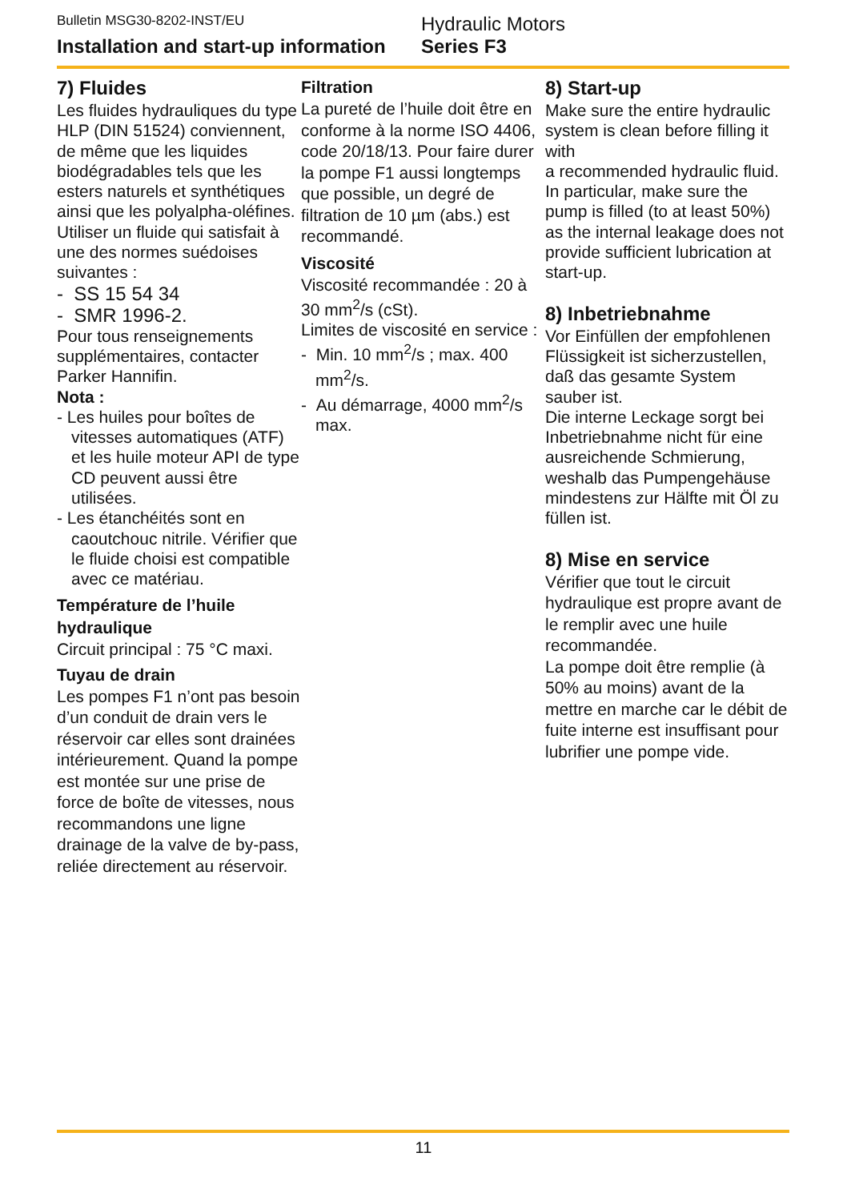Bulletin MSG30-8202-INST/EU
Installation and start-up information
Hydraulic Motors
Series F3
7) Fluides
Les fluides hydrauliques du type HLP (DIN 51524) conviennent, de même que les liquides biodégradables tels que les esters naturels et synthétiques ainsi que les polyalpha-oléfines. Utiliser un fluide qui satisfait à une des normes suédoises suivantes :
- SS 15 54 34
- SMR 1996-2.
Pour tous renseignements supplémentaires, contacter Parker Hannifin.
Nota :
- Les huiles pour boîtes de vitesses automatiques (ATF) et les huile moteur API de type CD peuvent aussi être utilisées.
- Les étanchéités sont en caoutchouc nitrile. Vérifier que le fluide choisi est compatible avec ce matériau.
Température de l’huile hydraulique
Circuit principal : 75 °C maxi.
Tuyau de drain
Les pompes F1 n’ont pas besoin d’un conduit de drain vers le réservoir car elles sont drainées intérieurement. Quand la pompe est montée sur une prise de force de boîte de vitesses, nous recommandons une ligne drainage de la valve de by-pass, reliée directement au réservoir.
Filtration
La pureté de l’huile doit être en conforme à la norme ISO 4406, code 20/18/13. Pour faire durer la pompe F1 aussi longtemps que possible, un degré de filtration de 10 µm (abs.) est recommandé.
Viscosité
Viscosité recommandée : 20 à 30 mm<sup>2</sup>/s (cSt).
Limites de viscosité en service :
- Min. 10 mm<sup>2</sup>/s ; max. 400 mm<sup>2</sup>/s.
- Au démarrage, 4000 mm<sup>2</sup>/s max.
8) Start-up
Make sure the entire hydraulic system is clean before filling it with
a recommended hydraulic fluid.
In particular, make sure the pump is filled (to at least 50%) as the internal leakage does not provide sufficient lubrication at start-up.
8) Inbetriebnahme
Vor Einfüllen der empfohlenen Flüssigkeit ist sicherzustellen, daß das gesamte System sauber ist.
Die interne Leckage sorgt bei Inbetriebnahme nicht für eine ausreichende Schmierung, weshalb das Pumpengehäuse mindestens zur Hälfte mit Öl zu füllen ist.
8) Mise en service
Vérifier que tout le circuit hydraulique est propre avant de le remplir avec une huile recommandée.
La pompe doit être remplie (à 50% au moins) avant de la mettre en marche car le débit de fuite interne est insuffisant pour lubrifier une pompe vide.
11